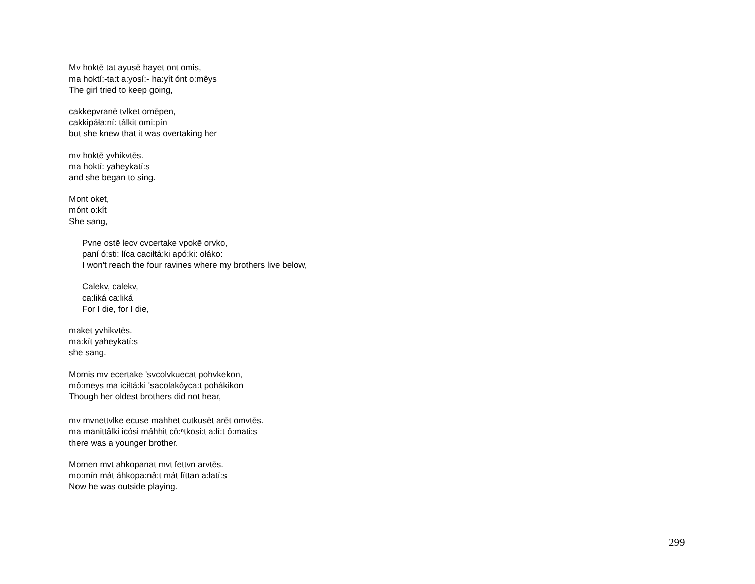Mv hoktē tat ayusē hayet ont omis,
ma hoktí:-ta:t a:yosí:- ha:yít ónt o:mêys
The girl tried to keep going,
cakkepvranē tvlket omēpen,
cakkipáła:ní: tâlkit omi:pín
but she knew that it was overtaking her
mv hoktē yvhikvtēs.
ma hoktí: yaheykatí:s
and she began to sing.
Mont oket,
mónt o:kít
She sang,
Pvne ostē lecv cvcertake vpokē orvko,
paní ó:sti: líca caciłtá:ki apó:ki: ołáko:
I won't reach the four ravines where my brothers live below,
Calekv, calekv,
ca:liká ca:liká
For I die, for I die,
maket yvhikvtēs.
ma:kít yaheykatí:s
she sang.
Momis mv ecertake 'svcolvkuecat pohvkekon,
mô:meys ma iciłtá:ki 'sacolakôyca:t pohákikon
Though her oldest brothers did not hear,
mv mvnettvlke ecuse mahhet cutkusēt arēt omvtēs.
ma manittâlki icósi máhhit cŏ:ⁿtkosi:t a:łí:t ô:mati:s
there was a younger brother.
Momen mvt ahkopanat mvt fettvn arvtēs.
mo:mín mát áhkopa:nâ:t mát fíttan a:łatí:s
Now he was outside playing.
299